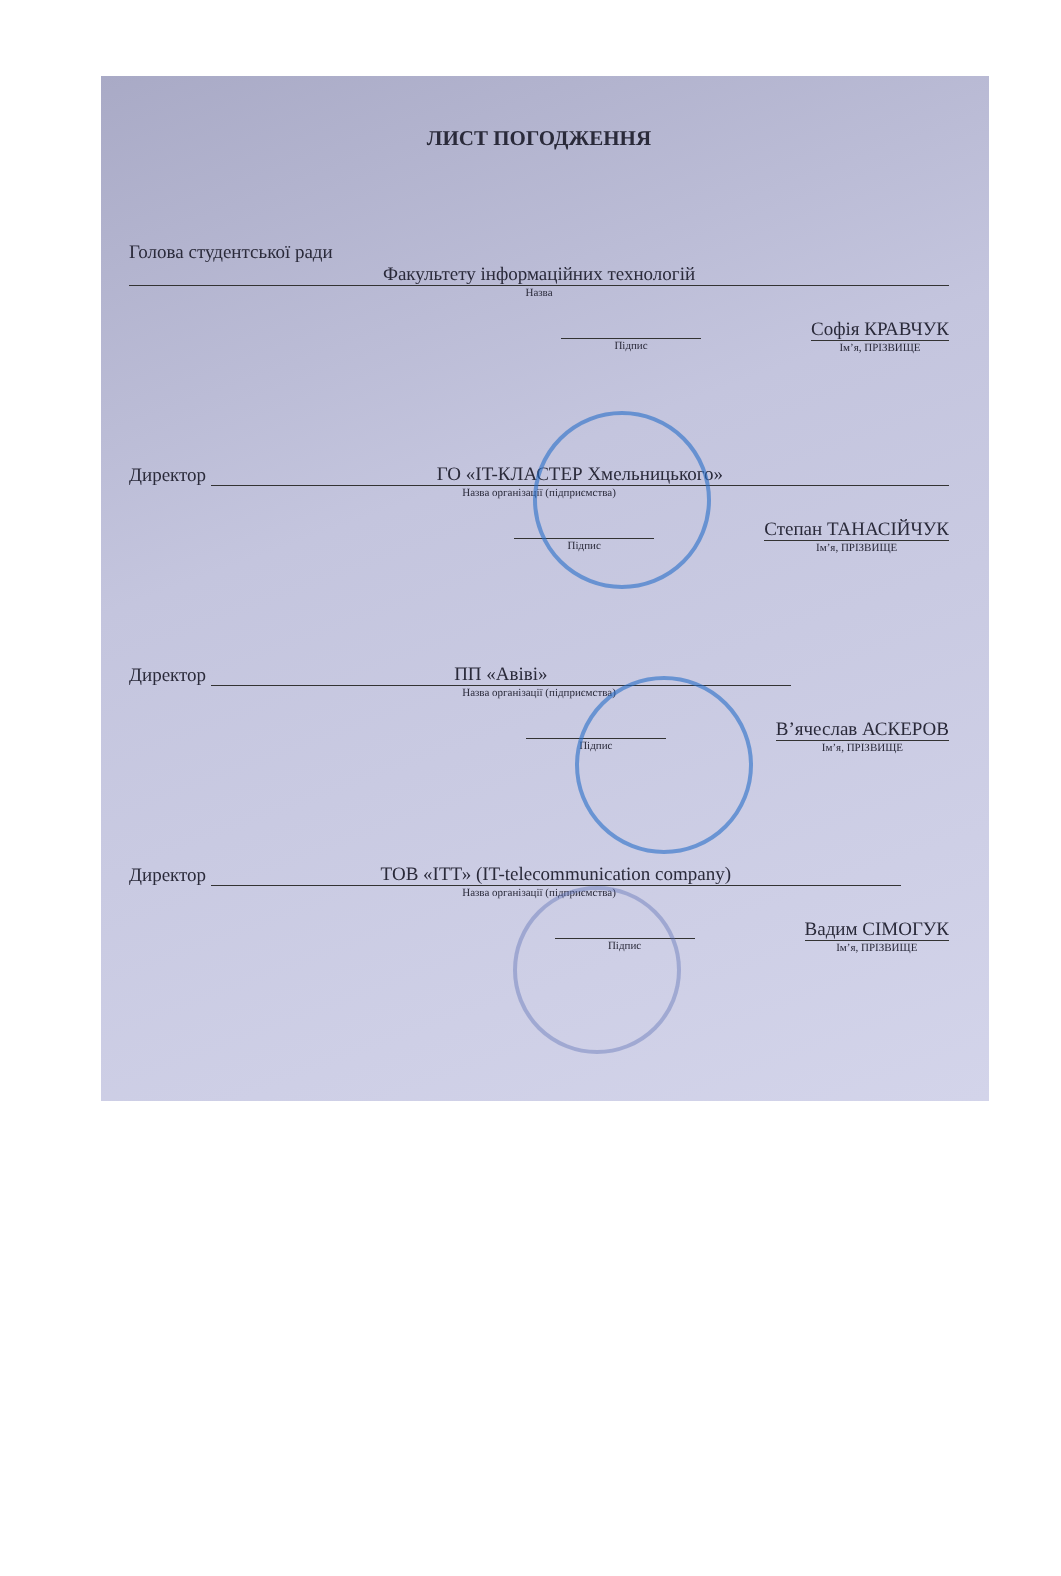ЛИСТ ПОГОДЖЕННЯ
Голова студентської ради
Факультету інформаційних технологій
Назва
Підпис
Софія КРАВЧУК
Ім’я, ПРІЗВИЩЕ
Директор ГО «IT-КЛАСТЕР Хмельницького»
Назва організації (підприємства)
Підпис
Степан ТАНАСІЙЧУК
Ім’я, ПРІЗВИЩЕ
Директор ПП «Авіві»
Назва організації (підприємства)
Підпис
В’ячеслав АСКЕРОВ
Ім’я, ПРІЗВИЩЕ
Директор ТОВ «ІТТ» (IT-telecommunication company)
Назва організації (підприємства)
Підпис
Вадим СІМОГУК
Ім’я, ПРІЗВИЩЕ